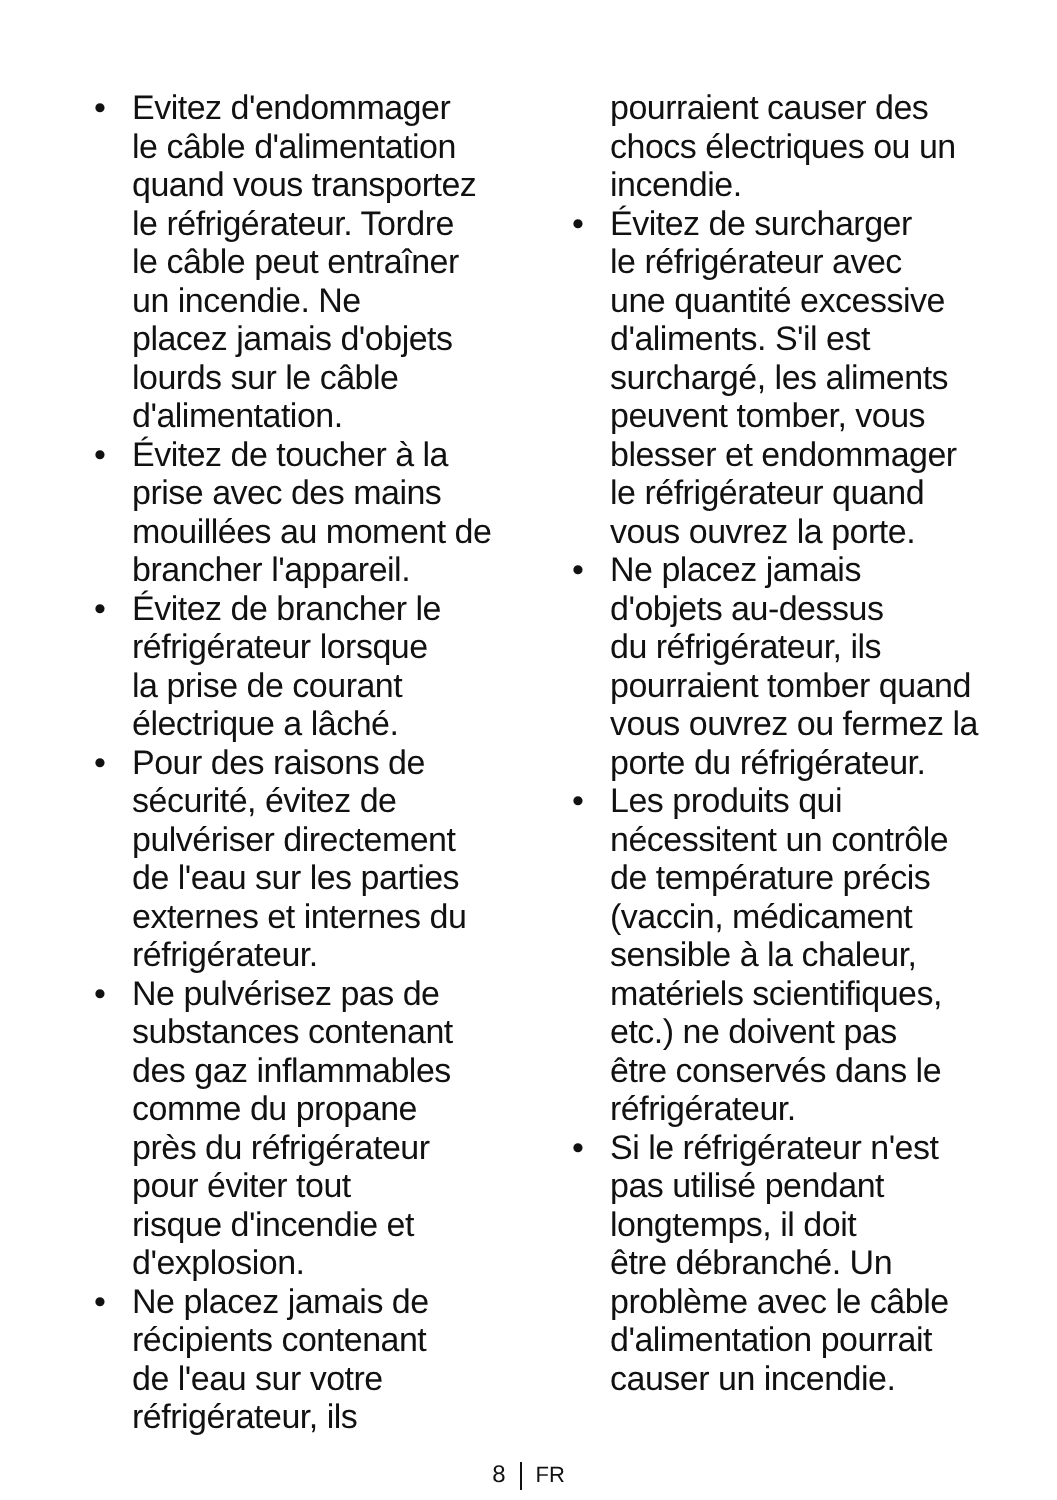• Evitez d'endommager
le câble d'alimentation
quand vous transportez
le réfrigérateur. Tordre
le câble peut entraîner
un incendie. Ne
placez jamais d'objets
lourds sur le câble
d'alimentation.
• Évitez de toucher à la
prise avec des mains
mouillées au moment de
brancher l'appareil.
• Évitez de brancher le
réfrigérateur lorsque
la prise de courant
électrique a lâché.
• Pour des raisons de
sécurité, évitez de
pulvériser directement
de l'eau sur les parties
externes et internes du
réfrigérateur.
• Ne pulvérisez pas de
substances contenant
des gaz inflammables
comme du propane
près du réfrigérateur
pour éviter tout
risque d'incendie et
d'explosion.
• Ne placez jamais de
récipients contenant
de l'eau sur votre
réfrigérateur, ils
pourraient causer des
chocs électriques ou un
incendie.
• Évitez de surcharger
le réfrigérateur avec
une quantité excessive
d'aliments. S'il est
surchargé, les aliments
peuvent tomber, vous
blesser et endommager
le réfrigérateur quand
vous ouvrez la porte.
• Ne placez jamais
d'objets au-dessus
du réfrigérateur, ils
pourraient tomber quand
vous ouvrez ou fermez la
porte du réfrigérateur.
• Les produits qui
nécessitent un contrôle
de température précis
(vaccin, médicament
sensible à la chaleur,
matériels scientifiques,
etc.) ne doivent pas
être conservés dans le
réfrigérateur.
• Si le réfrigérateur n'est
pas utilisé pendant
longtemps, il doit
être débranché. Un
problème avec le câble
d'alimentation pourrait
causer un incendie.
8 FR